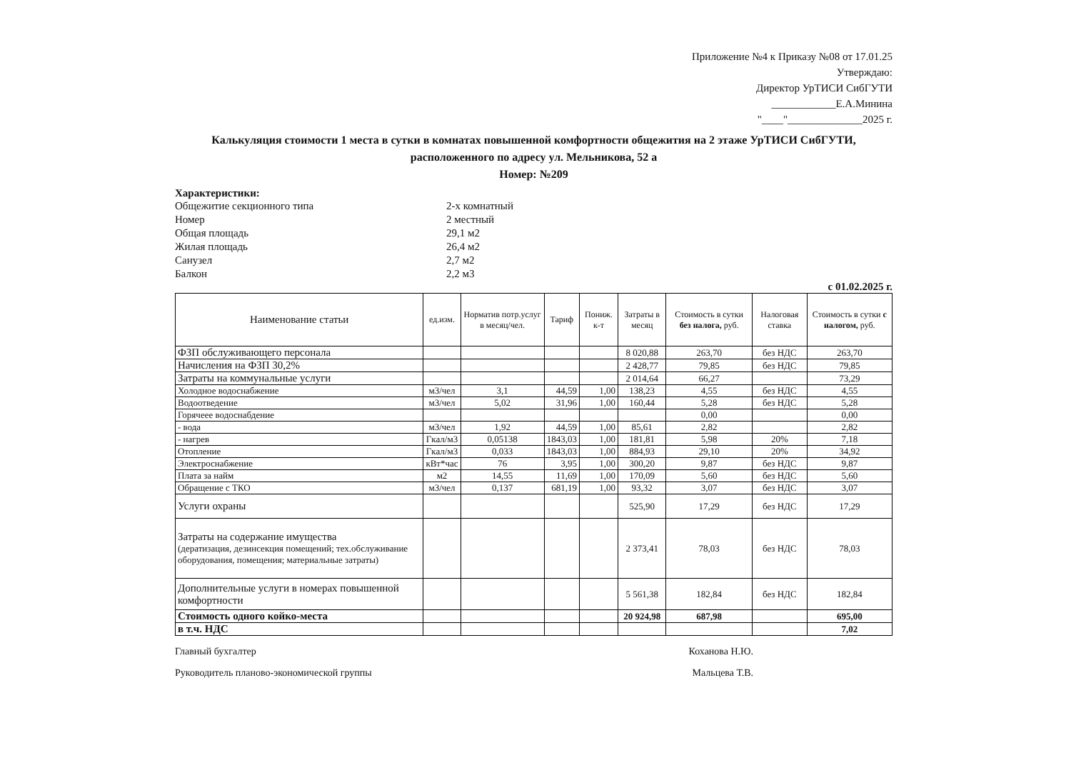Приложение №4 к Приказу №08 от 17.01.25
Утверждаю:
Директор УрТИСИ СибГУТИ
____________Е.А.Минина
"____"______________2025 г.
Калькуляция стоимости 1 места в сутки в комнатах повышенной комфортности общежития на 2 этаже УрТИСИ СибГУТИ,
расположенного по адресу ул. Мельникова, 52 а
Номер: №209
Характеристики:
Общежитие секционного типа 2-х комнатный
Номер 2 местный
Общая площадь 29,1 м2
Жилая площадь 26,4 м2
Санузел 2,7 м2
Балкон 2,2 м3
с 01.02.2025 г.
| Наименование статьи | ед.изм. | Норматив потр.услуг в месяц/чел. | Тариф | Пониж. к-т | Затраты в месяц | Стоимость в сутки без налога, руб. | Налоговая ставка | Стоимость в сутки с налогом, руб. |
| --- | --- | --- | --- | --- | --- | --- | --- | --- |
| ФЗП обслуживающего персонала | | | | | 8 020,88 | 263,70 | без НДС | 263,70 |
| Начисления на ФЗП 30,2% | | | | | 2 428,77 | 79,85 | без НДС | 79,85 |
| Затраты на коммунальные услуги | | | | | 2 014,64 | 66,27 | | 73,29 |
| Холодное водоснабжение | м3/чел | 3,1 | 44,59 | 1,00 | 138,23 | 4,55 | без НДС | 4,55 |
| Водоотведение | м3/чел | 5,02 | 31,96 | 1,00 | 160,44 | 5,28 | без НДС | 5,28 |
| Горячеее водоснабдение | | | | | | 0,00 | | 0,00 |
| - вода | м3/чел | 1,92 | 44,59 | 1,00 | 85,61 | 2,82 | | 2,82 |
| - нагрев | Гкал/м3 | 0,05138 | 1843,03 | 1,00 | 181,81 | 5,98 | 20% | 7,18 |
| Отопление | Гкал/м3 | 0,033 | 1843,03 | 1,00 | 884,93 | 29,10 | 20% | 34,92 |
| Электроснабжение | кВт*час | 76 | 3,95 | 1,00 | 300,20 | 9,87 | без НДС | 9,87 |
| Плата за найм | м2 | 14,55 | 11,69 | 1,00 | 170,09 | 5,60 | без НДС | 5,60 |
| Обращение с ТКО | м3/чел | 0,137 | 681,19 | 1,00 | 93,32 | 3,07 | без НДС | 3,07 |
| Услуги охраны | | | | | 525,90 | 17,29 | без НДС | 17,29 |
| Затраты на содержание имущества (дератизация, дезинсекция помещений; тех.обслуживание оборудования, помещения; материальные затраты) | | | | | 2 373,41 | 78,03 | без НДС | 78,03 |
| Дополнительные услуги в номерах повышенной комфортности | | | | | 5 561,38 | 182,84 | без НДС | 182,84 |
| Стоимость одного койко-места | | | | | 20 924,98 | 687,98 | | 695,00 |
| в т.ч. НДС | | | | | | | | 7,02 |
Главный бухгалтер Коханова Н.Ю.
Руководитель планово-экономической группы Мальцева Т.В.